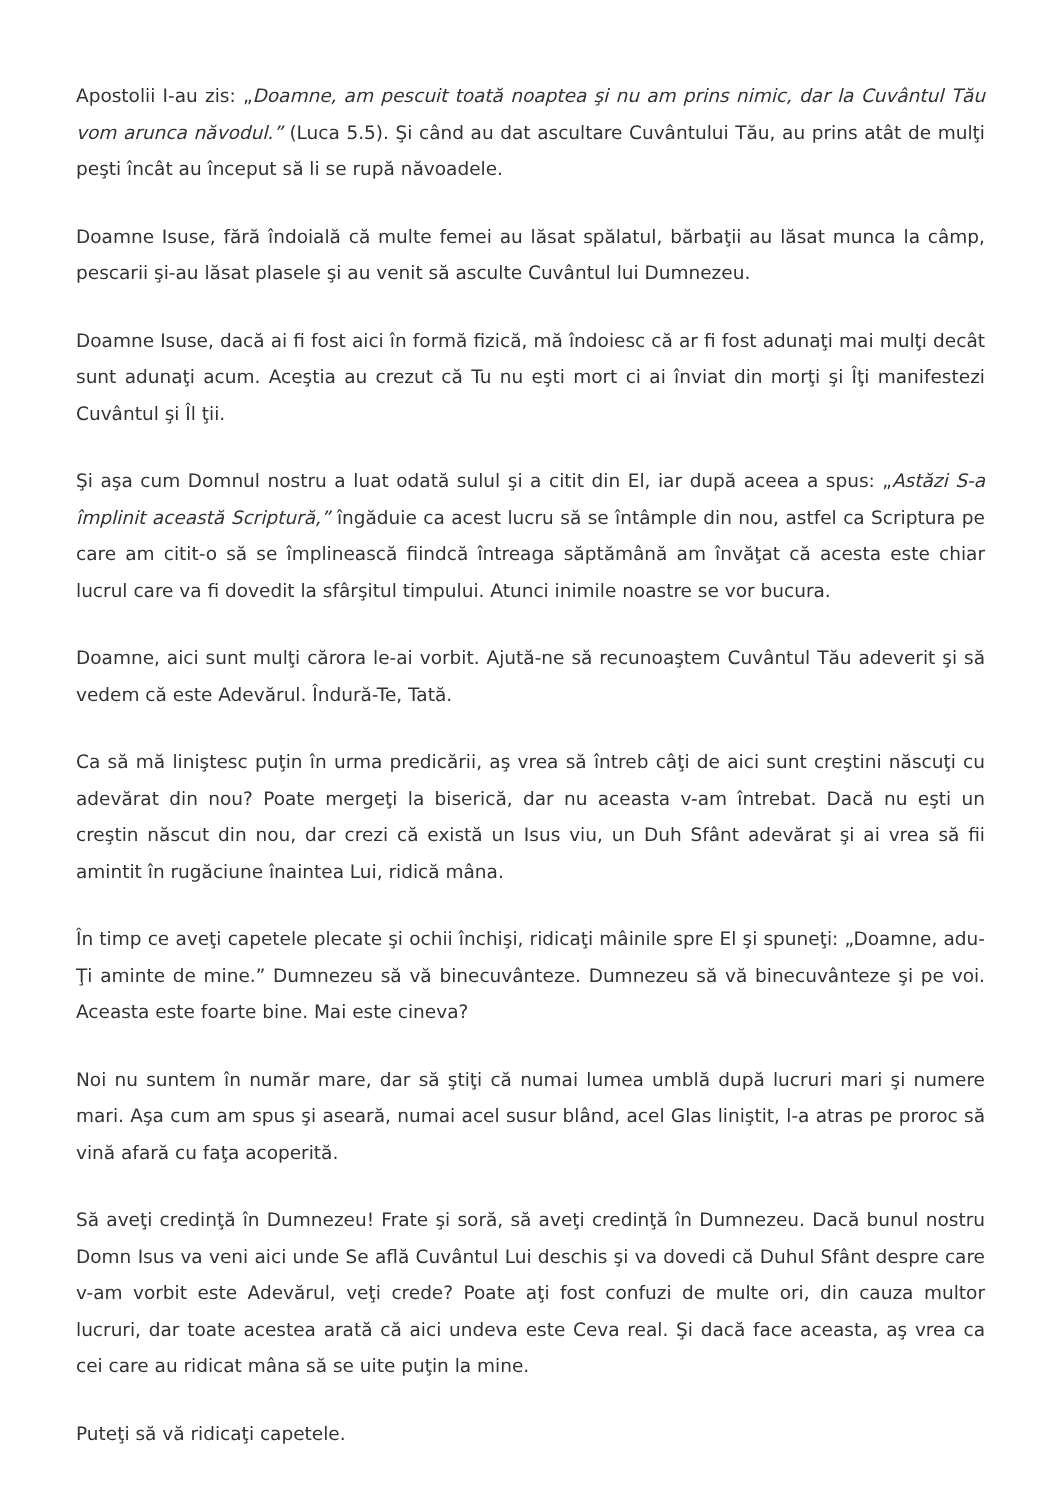Apostolii I-au zis: „Doamne, am pescuit toată noaptea şi nu am prins nimic, dar la Cuvântul Tău vom arunca năvodul.” (Luca 5.5). Şi când au dat ascultare Cuvântului Tău, au prins atât de mulţi peşti încât au început să li se rupă năvoadele.
Doamne Isuse, fără îndoială că multe femei au lăsat spălatul, bărbaţii au lăsat munca la câmp, pescarii şi-au lăsat plasele şi au venit să asculte Cuvântul lui Dumnezeu.
Doamne Isuse, dacă ai fi fost aici în formă fizică, mă îndoiesc că ar fi fost adunaţi mai mulţi decât sunt adunaţi acum. Aceştia au crezut că Tu nu eşti mort ci ai înviat din morţi şi Îţi manifestezi Cuvântul şi Îl ţii.
Şi aşa cum Domnul nostru a luat odată sulul şi a citit din El, iar după aceea a spus: „Astăzi S-a împlinit această Scriptură,” îngăduie ca acest lucru să se întâmple din nou, astfel ca Scriptura pe care am citit-o să se împlinească fiindcă întreaga săptămână am învăţat că acesta este chiar lucrul care va fi dovedit la sfârşitul timpului. Atunci inimile noastre se vor bucura.
Doamne, aici sunt mulţi cărora le-ai vorbit. Ajută-ne să recunoaştem Cuvântul Tău adeverit şi să vedem că este Adevărul. Îndură-Te, Tată.
Ca să mă liniştesc puţin în urma predicării, aş vrea să întreb câţi de aici sunt creştini născuţi cu adevărat din nou? Poate mergeţi la biserică, dar nu aceasta v-am întrebat. Dacă nu eşti un creştin născut din nou, dar crezi că există un Isus viu, un Duh Sfânt adevărat şi ai vrea să fii amintit în rugăciune înaintea Lui, ridică mâna.
În timp ce aveţi capetele plecate şi ochii închişi, ridicaţi mâinile spre El şi spuneţi: „Doamne, adu-Ţi aminte de mine.” Dumnezeu să vă binecuvânteze. Dumnezeu să vă binecuvânteze şi pe voi. Aceasta este foarte bine. Mai este cineva?
Noi nu suntem în număr mare, dar să ştiţi că numai lumea umblă după lucruri mari şi numere mari. Aşa cum am spus şi aseară, numai acel susur blând, acel Glas liniştit, l-a atras pe proroc să vină afară cu faţa acoperită.
Să aveţi credinţă în Dumnezeu! Frate şi soră, să aveţi credinţă în Dumnezeu. Dacă bunul nostru Domn Isus va veni aici unde Se află Cuvântul Lui deschis şi va dovedi că Duhul Sfânt despre care v-am vorbit este Adevărul, veţi crede? Poate aţi fost confuzi de multe ori, din cauza multor lucruri, dar toate acestea arată că aici undeva este Ceva real. Şi dacă face aceasta, aş vrea ca cei care au ridicat mâna să se uite puţin la mine.
Puteţi să vă ridicaţi capetele.